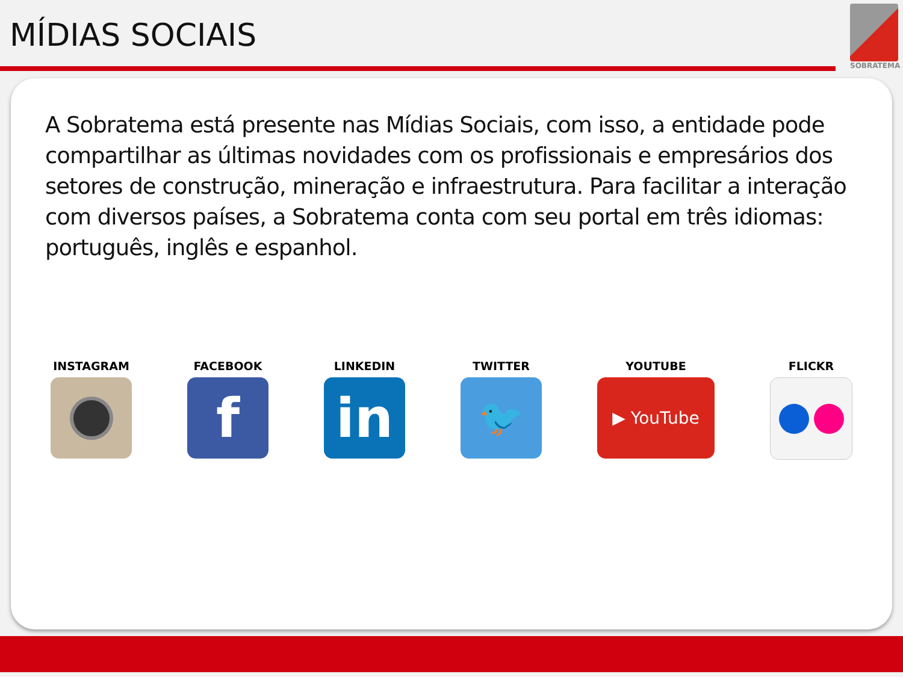MÍDIAS SOCIAIS
SOBRATEMA
A Sobratema está presente nas Mídias Sociais, com isso, a entidade pode compartilhar as últimas novidades com os profissionais e empresários dos setores de construção, mineração e infraestrutura. Para facilitar a interação com diversos países, a Sobratema conta com seu portal em três idiomas: português, inglês e espanhol.
INSTAGRAM FACEBOOK
f
LINKEDIN
in
TWITTER
🐦
YOUTUBE
▶ YouTube
FLICKR